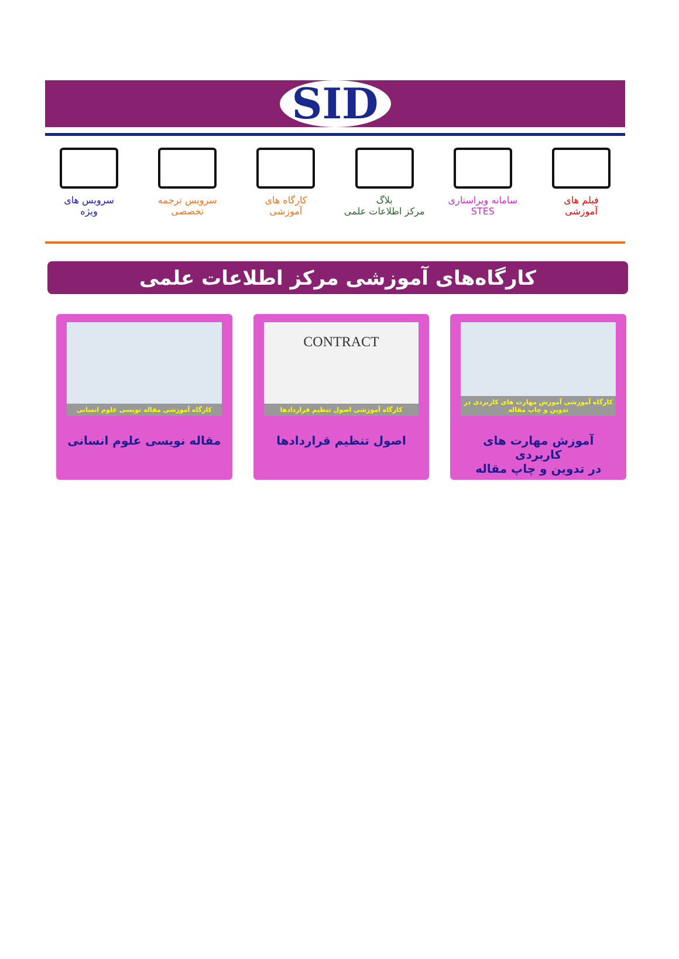SID
فیلم های
آموزشی
سامانه ویراستاری
STES
بلاگ
مرکز اطلاعات علمی
کارگاه های
آموزشی
سرویس ترجمه
تخصصی
سرویس های
ویژه
کارگاه‌های آموزشی مرکز اطلاعات علمی
کارگاه آموزشی آموزش مهارت های کاربردی در تدوین و چاپ مقاله
آموزش مهارت های کاربردی
در تدوین و چاپ مقاله
CONTRACT
کارگاه آموزشی اصول تنظیم قراردادها
اصول تنظیم قراردادها
کارگاه آموزشی مقاله نویسی علوم انسانی
مقاله نویسی علوم انسانی